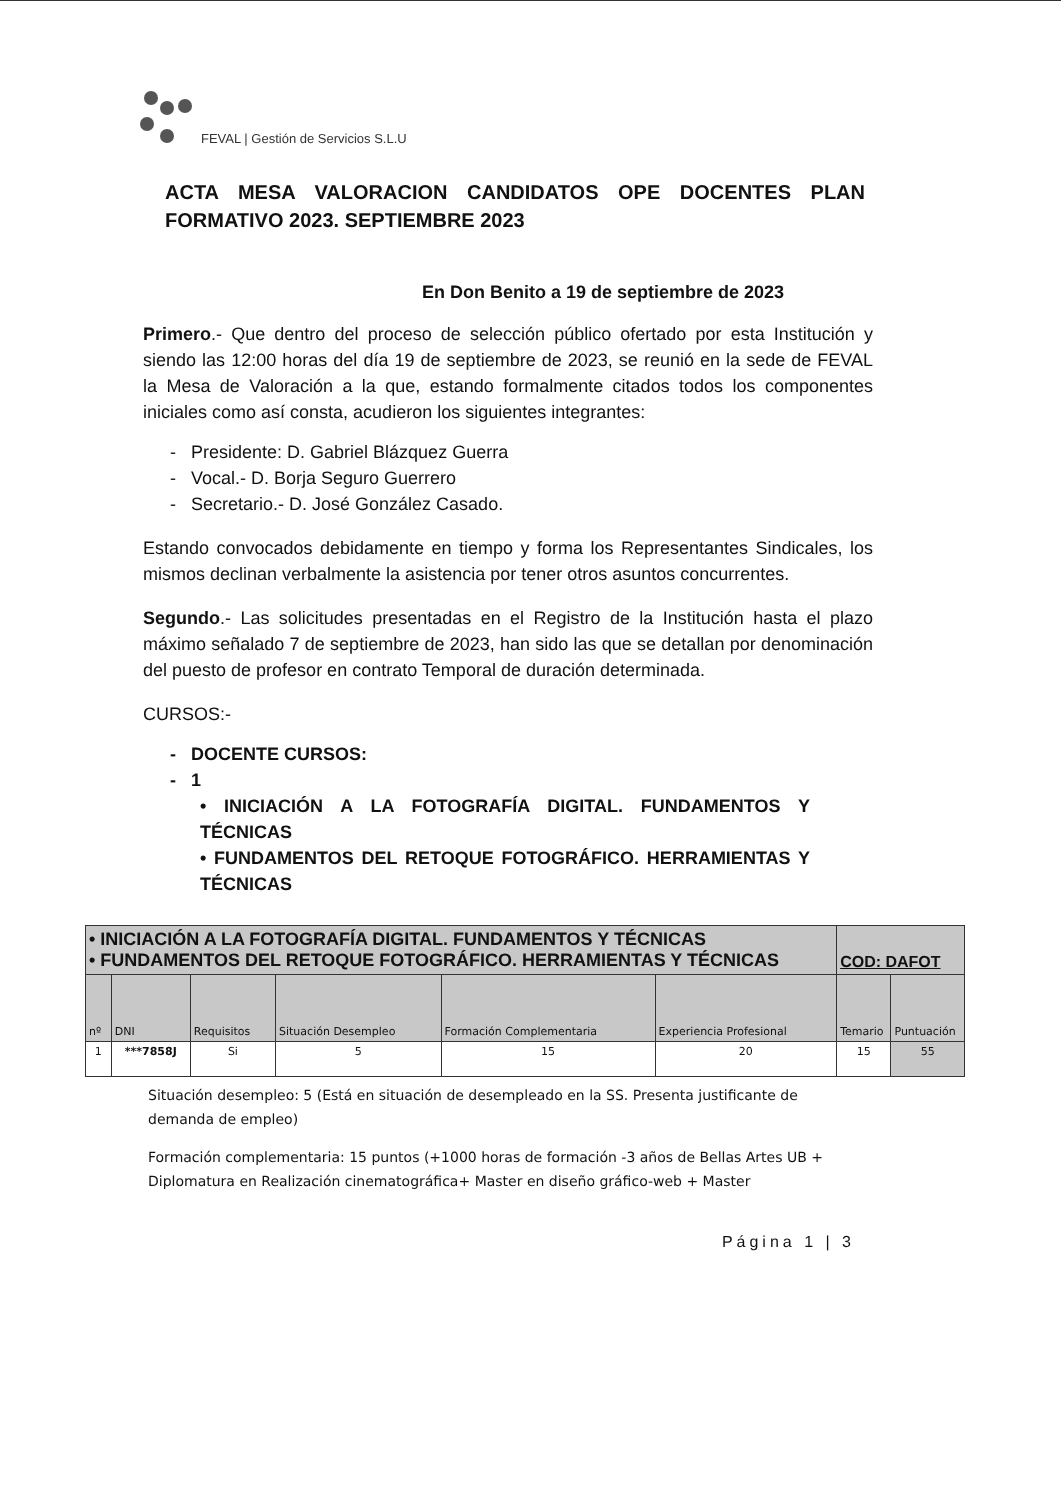FEVAL | Gestión de Servicios S.L.U
ACTA MESA VALORACION CANDIDATOS OPE DOCENTES PLAN FORMATIVO 2023. SEPTIEMBRE 2023
En Don Benito a 19 de septiembre de 2023
Primero.- Que dentro del proceso de selección público ofertado por esta Institución y siendo las 12:00 horas del día 19 de septiembre de 2023, se reunió en la sede de FEVAL la Mesa de Valoración a la que, estando formalmente citados todos los componentes iniciales como así consta, acudieron los siguientes integrantes:
- Presidente: D. Gabriel Blázquez Guerra
- Vocal.- D. Borja Seguro Guerrero
- Secretario.- D. José González Casado.
Estando convocados debidamente en tiempo y forma los Representantes Sindicales, los mismos declinan verbalmente la asistencia por tener otros asuntos concurrentes.
Segundo.- Las solicitudes presentadas en el Registro de la Institución hasta el plazo máximo señalado 7 de septiembre de 2023, han sido las que se detallan por denominación del puesto de profesor en contrato Temporal de duración determinada.
CURSOS:-
- DOCENTE CURSOS:
- 1
• INICIACIÓN A LA FOTOGRAFÍA DIGITAL. FUNDAMENTOS Y TÉCNICAS
• FUNDAMENTOS DEL RETOQUE FOTOGRÁFICO. HERRAMIENTAS Y TÉCNICAS
| • INICIACIÓN A LA FOTOGRAFÍA DIGITAL. FUNDAMENTOS Y TÉCNICAS • FUNDAMENTOS DEL RETOQUE FOTOGRÁFICO. HERRAMIENTAS Y TÉCNICAS | | | | | | COD: DAFOT | |
| --- | --- | --- | --- | --- | --- | --- | --- |
| nº | DNI | Requisitos | Situación Desempleo | Formación Complementaria | Experiencia Profesional | Temario | Puntuación |
| 1 | ***7858J | Si | 5 | 15 | 20 | 15 | 55 |
Situación desempleo: 5 (Está en situación de desempleado en la SS. Presenta justificante de demanda de empleo)
Formación complementaria: 15 puntos (+1000 horas de formación -3 años de Bellas Artes UB + Diplomatura en Realización cinematográfica+ Master en diseño gráfico-web + Master
Página 1 | 3